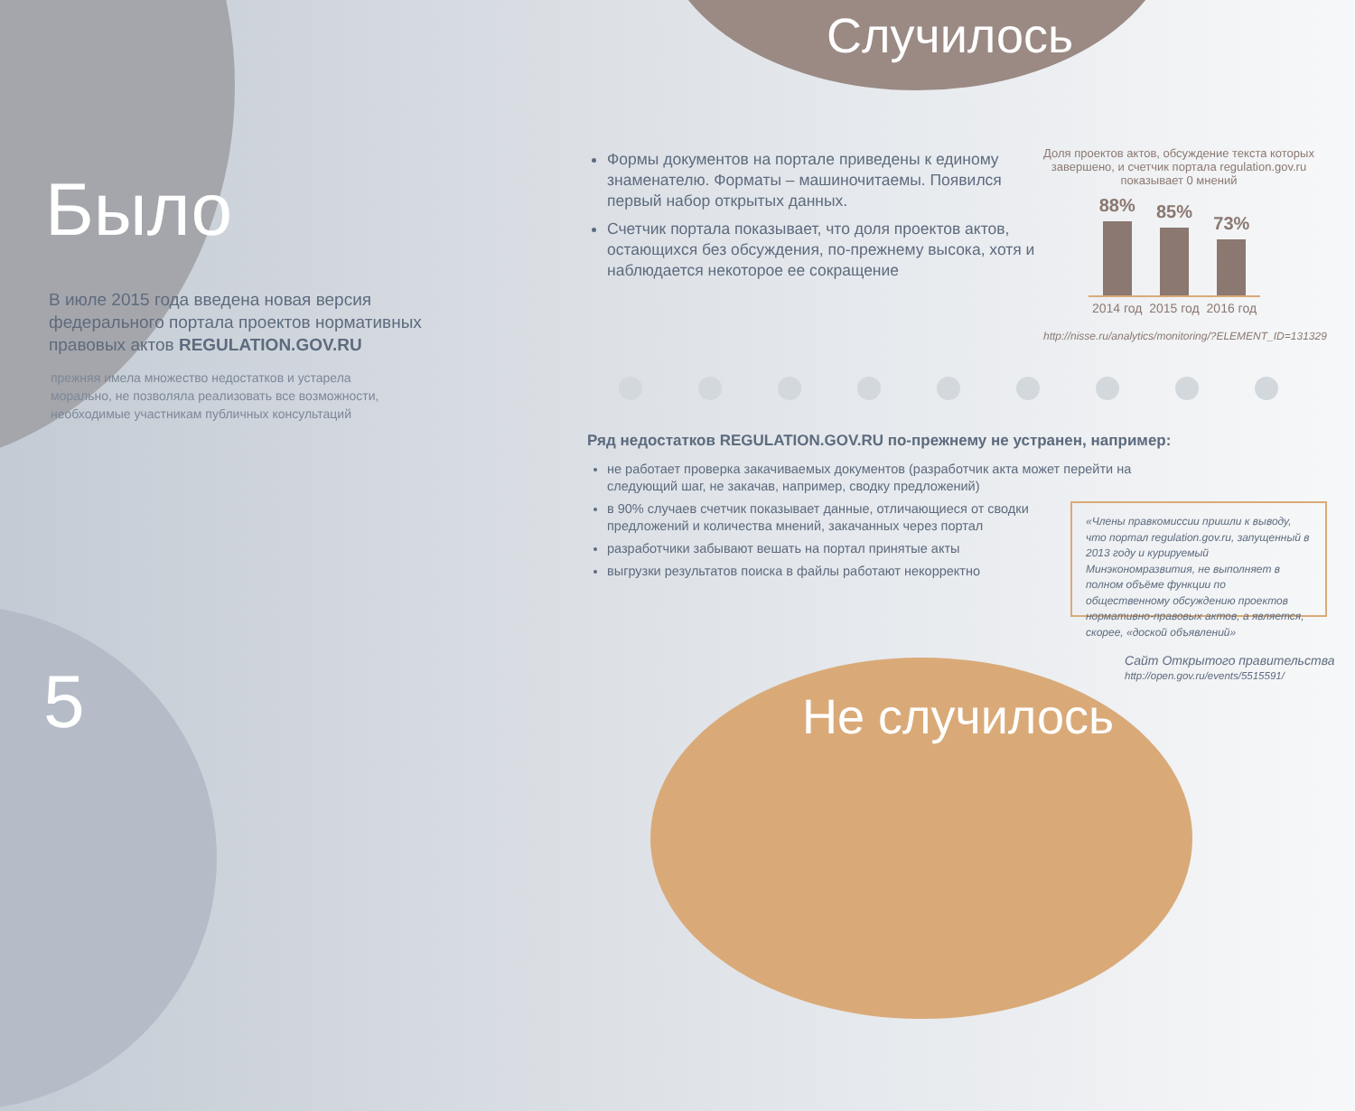Было
В июле 2015 года введена новая версия федерального портала проектов нормативных правовых актов REGULATION.GOV.RU
прежняя имела множество недостатков и устарела морально, не позволяла реализовать все возможности, необходимые участникам публичных консультаций
5
Случилось
Формы документов на портале приведены к единому знаменателю. Форматы – машиночитаемы. Появился первый набор открытых данных.
Счетчик портала показывает, что доля проектов актов, остающихся без обсуждения, по-прежнему высока, хотя и наблюдается некоторое ее сокращение
Доля проектов актов, обсуждение текста которых завершено, и счетчик портала regulation.gov.ru показывает 0 мнений
88%
85%
73%
2014 год 2015 год 2016 год
http://nisse.ru/analytics/monitoring/?ELEMENT_ID=131329
Ряд недостатков REGULATION.GOV.RU по-прежнему не устранен, например:
не работает проверка закачиваемых документов (разработчик акта может перейти на следующий шаг, не закачав, например, сводку предложений)
в 90% случаев счетчик показывает данные, отличающиеся от сводки предложений и количества мнений, закачанных через портал
разработчики забывают вешать на портал принятые акты
выгрузки результатов поиска в файлы работают некорректно
«Члены правкомиссии пришли к выводу, что портал regulation.gov.ru, запущенный в 2013 году и курируемый Минэкономразвития, не выполняет в полном объёме функции по общественному обсуждению проектов нормативно-правовых актов, а является, скорее, «доской объявлений»
Сайт Открытого правительства
http://open.gov.ru/events/5515591/
Не случилось